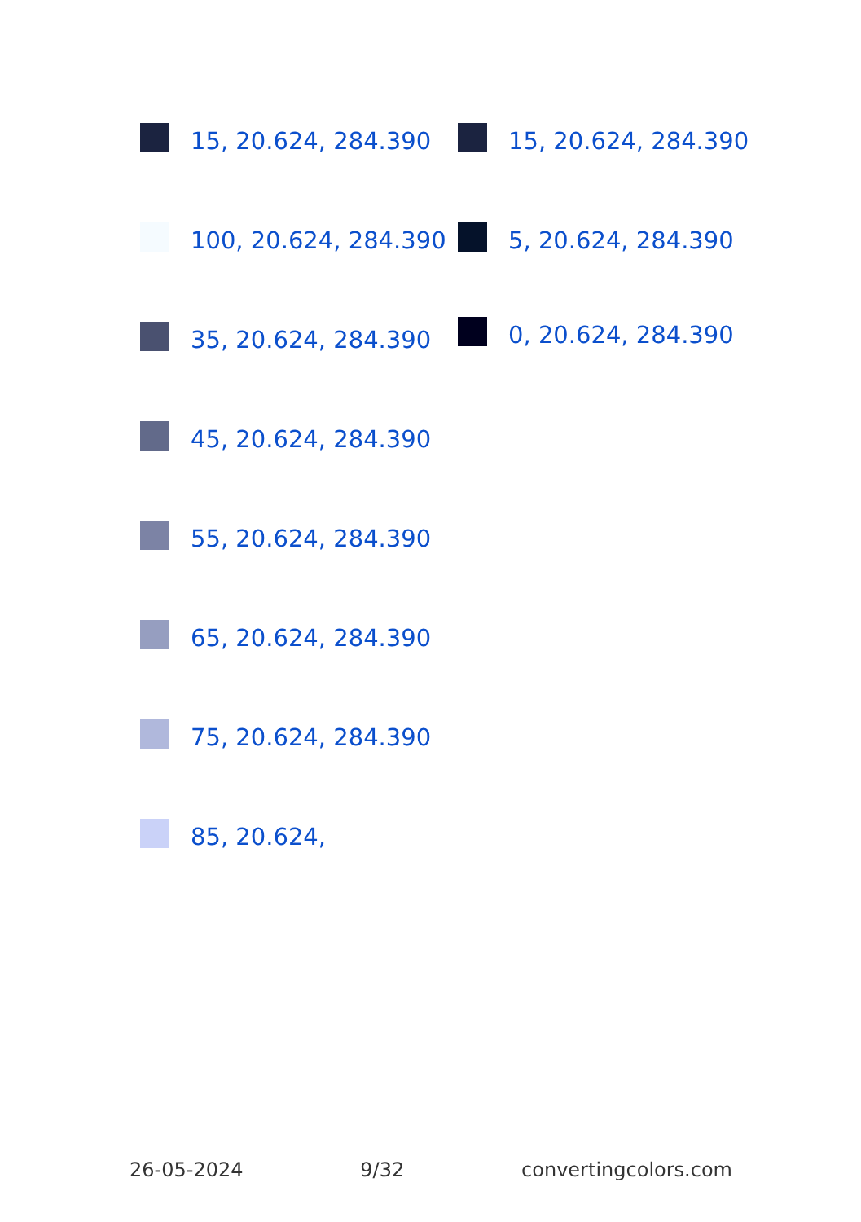15, 20.624, 284.390
100, 20.624, 284.390
35, 20.624, 284.390
45, 20.624, 284.390
55, 20.624, 284.390
65, 20.624, 284.390
75, 20.624, 284.390
85, 20.624,
15, 20.624, 284.390
5, 20.624, 284.390
0, 20.624, 284.390
26-05-2024 9/32 convertingcolors.com